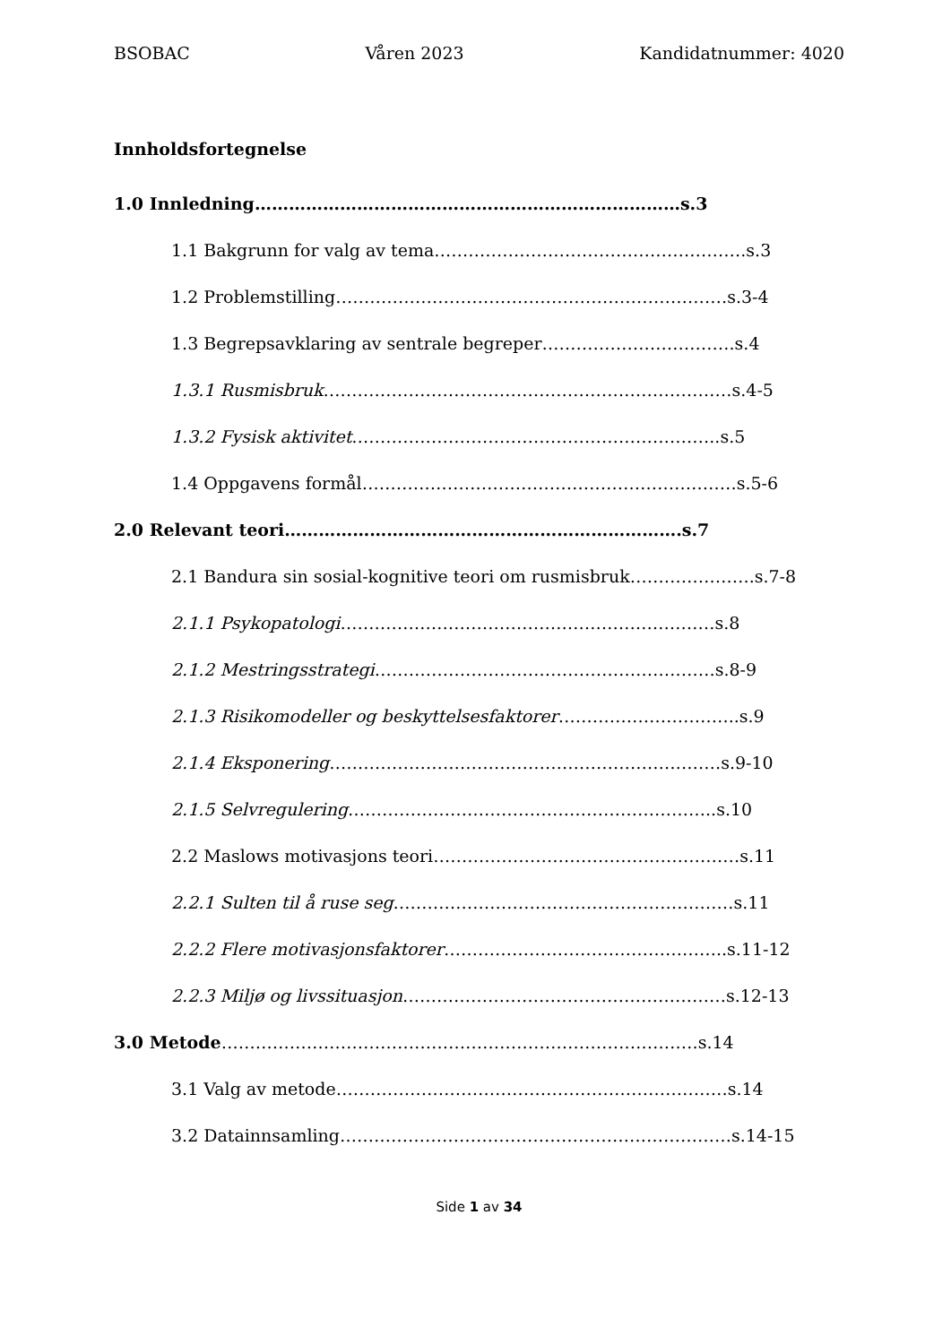BSOBAC Våren 2023 Kandidatnummer: 4020
Innholdsfortegnelse
1.0 Innledning…………………………………………………………………s.3
1.1 Bakgrunn for valg av tema……………………………………………….s.3
1.2 Problemstilling……………………………………………………………s.3-4
1.3 Begrepsavklaring av sentrale begreper…………………………….s.4
1.3.1 Rusmisbruk………………………………………………………………s.4-5
1.3.2 Fysisk aktivitet………………………………………………………..s.5
1.4 Oppgavens formål…………………………………………………………s.5-6
2.0 Relevant teori…………………………………………………………….s.7
2.1 Bandura sin sosial-kognitive teori om rusmisbruk………………….s.7-8
2.1.1 Psykopatologi…………………………………………………………s.8
2.1.2 Mestringsstrategi……………………………………………………s.8-9
2.1.3 Risikomodeller og beskyttelsesfaktorer…………………………..s.9
2.1.4 Eksponering……………………………………………………………s.9-10
2.1.5 Selvregulering………………………………………………………..s.10
2.2 Maslows motivasjons teori………………………………………………s.11
2.2.1 Sulten til å ruse seg……………………………………………………s.11
2.2.2 Flere motivasjonsfaktorer…………………………………………..s.11-12
2.2.3 Miljø og livssituasjon…………………………………………………s.12-13
3.0 Metode…………………………………………………………………………s.14
3.1 Valg av metode……………………………………………………………s.14
3.2 Datainnsamling……………………………………………………………s.14-15
Side 1 av 34